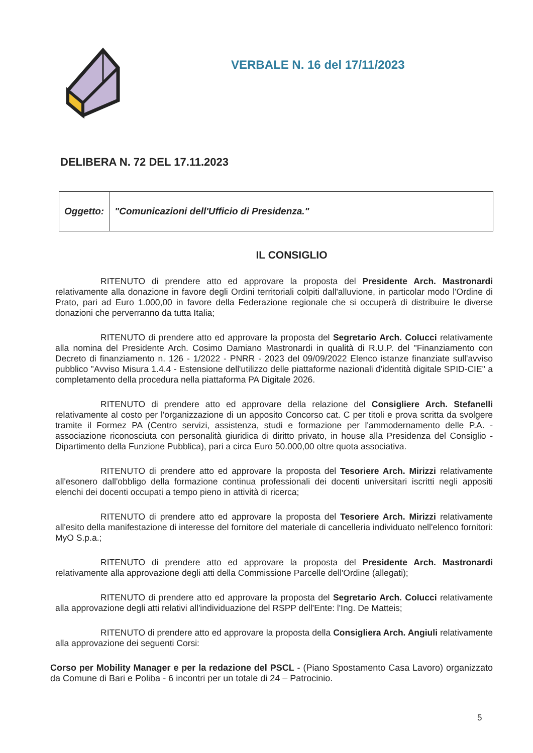VERBALE N. 16 del 17/11/2023
DELIBERA N. 72 DEL 17.11.2023
| Oggetto: | "Comunicazioni dell'Ufficio di Presidenza." |
IL CONSIGLIO
RITENUTO di prendere atto ed approvare la proposta del Presidente Arch. Mastronardi relativamente alla donazione in favore degli Ordini territoriali colpiti dall'alluvione, in particolar modo l'Ordine di Prato, pari ad Euro 1.000,00 in favore della Federazione regionale che si occuperà di distribuire le diverse donazioni che perverranno da tutta Italia;
RITENUTO di prendere atto ed approvare la proposta del Segretario Arch. Colucci relativamente alla nomina del Presidente Arch. Cosimo Damiano Mastronardi in qualità di R.U.P. del "Finanziamento con Decreto di finanziamento n. 126 - 1/2022 - PNRR - 2023 del 09/09/2022 Elenco istanze finanziate sull'avviso pubblico "Avviso Misura 1.4.4 - Estensione dell'utilizzo delle piattaforme nazionali d'identità digitale SPID-CIE" a completamento della procedura nella piattaforma PA Digitale 2026.
RITENUTO di prendere atto ed approvare della relazione del Consigliere Arch. Stefanelli relativamente al costo per l'organizzazione di un apposito Concorso cat. C per titoli e prova scritta da svolgere tramite il Formez PA (Centro servizi, assistenza, studi e formazione per l'ammodernamento delle P.A. - associazione riconosciuta con personalità giuridica di diritto privato, in house alla Presidenza del Consiglio - Dipartimento della Funzione Pubblica), pari a circa Euro 50.000,00 oltre quota associativa.
RITENUTO di prendere atto ed approvare la proposta del Tesoriere Arch. Mirizzi relativamente all'esonero dall'obbligo della formazione continua professionali dei docenti universitari iscritti negli appositi elenchi dei docenti occupati a tempo pieno in attività di ricerca;
RITENUTO di prendere atto ed approvare la proposta del Tesoriere Arch. Mirizzi relativamente all'esito della manifestazione di interesse del fornitore del materiale di cancelleria individuato nell'elenco fornitori: MyO S.p.a.;
RITENUTO di prendere atto ed approvare la proposta del Presidente Arch. Mastronardi relativamente alla approvazione degli atti della Commissione Parcelle dell'Ordine (allegati);
RITENUTO di prendere atto ed approvare la proposta del Segretario Arch. Colucci relativamente alla approvazione degli atti relativi all'individuazione del RSPP dell'Ente: l'Ing. De Matteis;
RITENUTO di prendere atto ed approvare la proposta della Consigliera Arch. Angiuli relativamente alla approvazione dei seguenti Corsi:
Corso per Mobility Manager e per la redazione del PSCL - (Piano Spostamento Casa Lavoro) organizzato da Comune di Bari e Poliba - 6 incontri per un totale di 24 – Patrocinio.
5